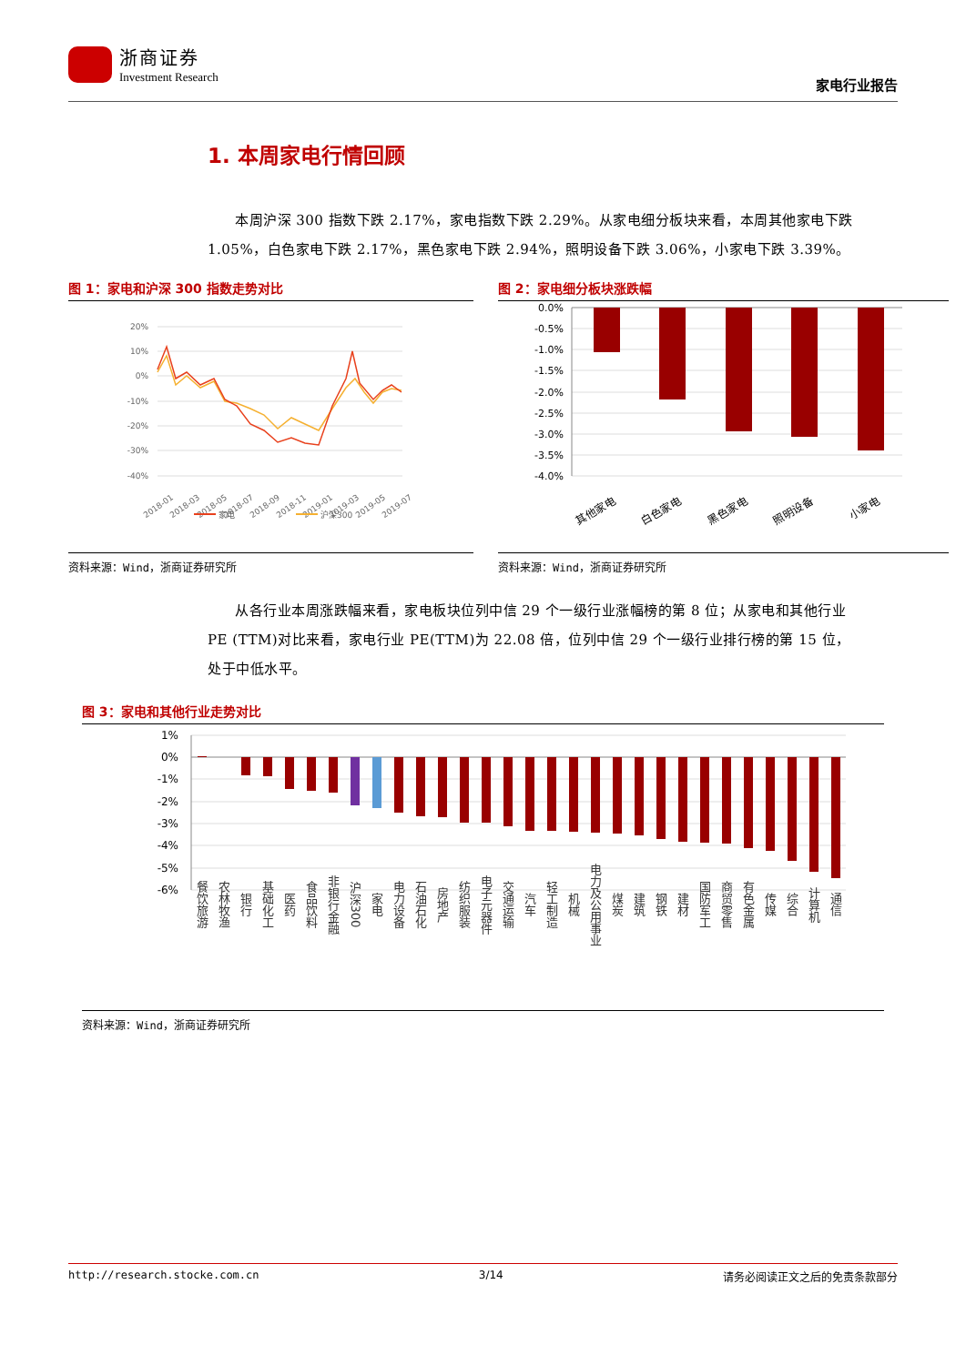浙商证券
Investment Research
家电行业报告
1. 本周家电行情回顾
本周沪深 300 指数下跌 2.17%，家电指数下跌 2.29%。从家电细分板块来看，本周其他家电下跌 1.05%，白色家电下跌 2.17%，黑色家电下跌 2.94%，照明设备下跌 3.06%，小家电下跌 3.39%。
图 1：家电和沪深 300 指数走势对比
20%
10%
0%
-10%
-20%
-30%
-40%
2018-01
2018-03
2018-05
2018-07
2018-09
2018-11
2019-01
2019-03
2019-05
2019-07
家电
沪深300
资料来源：Wind，浙商证券研究所
图 2：家电细分板块涨跌幅
0.0%
-0.5%
-1.0%
-1.5%
-2.0%
-2.5%
-3.0%
-3.5%
-4.0%
其他家电
白色家电
黑色家电
照明设备
小家电
资料来源：Wind，浙商证券研究所
从各行业本周涨跌幅来看，家电板块位列中信 29 个一级行业涨幅榜的第 8 位；从家电和其他行业 PE (TTM)对比来看，家电行业 PE(TTM)为 22.08 倍，位列中信 29 个一级行业排行榜的第 15 位，处于中低水平。
图 3：家电和其他行业走势对比
1%
0%
-1%
-2%
-3%
-4%
-5%
-6%
餐饮旅游
农林牧渔
银行
基础化工
医药
食品饮料
非银行金融
沪深300
家电
电力设备
石油石化
房地产
纺织服装
电子元器件
交通运输
汽车
轻工制造
机械
电力及公用事业
煤炭
建筑
钢铁
建材
国防军工
商贸零售
有色金属
传媒
综合
计算机
通信
资料来源：Wind，浙商证券研究所
http://research.stocke.com.cn 3/14 请务必阅读正文之后的免责条款部分